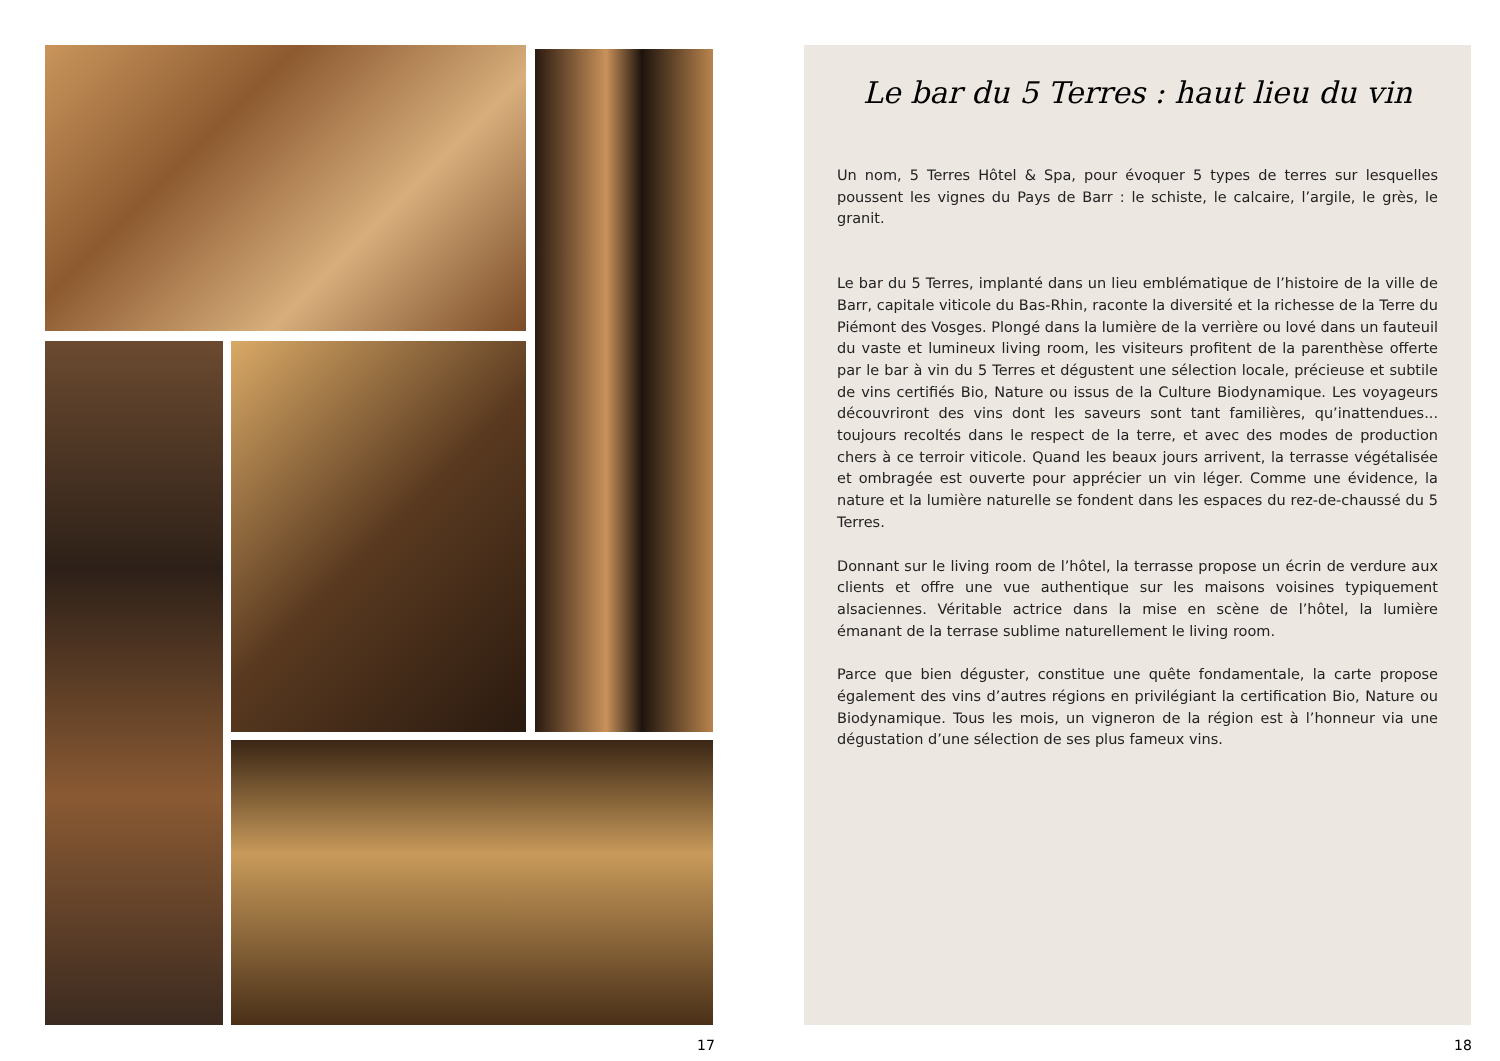Le bar du 5 Terres : haut lieu du vin
Un nom, 5 Terres Hôtel & Spa, pour évoquer 5 types de terres sur lesquelles poussent les vignes du Pays de Barr : le schiste, le calcaire, l’argile, le grès, le granit.
Le bar du 5 Terres, implanté dans un lieu emblématique de l’histoire de la ville de Barr, capitale viticole du Bas-Rhin, raconte la diversité et la richesse de la Terre du Piémont des Vosges. Plongé dans la lumière de la verrière ou lové dans un fauteuil du vaste et lumineux living room, les visiteurs profitent de la parenthèse offerte par le bar à vin du 5 Terres et dégustent une sélection locale, précieuse et subtile de vins certifiés Bio, Nature ou issus de la Culture Biodynamique. Les voyageurs découvriront des vins dont les saveurs sont tant familières, qu’inattendues... toujours recoltés dans le respect de la terre, et avec des modes de production chers à ce terroir viticole. Quand les beaux jours arrivent, la terrasse végétalisée et ombragée est ouverte pour apprécier un vin léger. Comme une évidence, la nature et la lumière naturelle se fondent dans les espaces du rez-de-chaussé du 5 Terres.
Donnant sur le living room de l’hôtel, la terrasse propose un écrin de verdure aux clients et offre une vue authentique sur les maisons voisines typiquement alsaciennes. Véritable actrice dans la mise en scène de l’hôtel, la lumière émanant de la terrase sublime naturellement le living room.
Parce que bien déguster, constitue une quête fondamentale, la carte propose également des vins d’autres régions en privilégiant la certification Bio, Nature ou Biodynamique. Tous les mois, un vigneron de la région est à l’honneur via une dégustation d’une sélection de ses plus fameux vins.
17 18